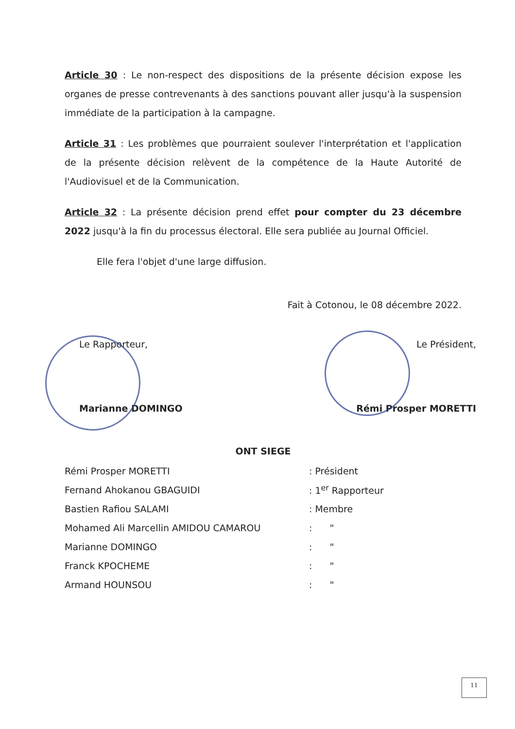Article 30 : Le non-respect des dispositions de la présente décision expose les organes de presse contrevenants à des sanctions pouvant aller jusqu'à la suspension immédiate de la participation à la campagne.
Article 31 : Les problèmes que pourraient soulever l'interprétation et l'application de la présente décision relèvent de la compétence de la Haute Autorité de l'Audiovisuel et de la Communication.
Article 32 : La présente décision prend effet pour compter du 23 décembre 2022 jusqu'à la fin du processus électoral. Elle sera publiée au Journal Officiel.
Elle fera l'objet d'une large diffusion.
Fait à Cotonou, le 08 décembre 2022.
Le Rapporteur,
Marianne DOMINGO
Le Président,
Rémi Prosper MORETTI
ONT SIEGE
| Rémi Prosper MORETTI | : Président |
| Fernand Ahokanou GBAGUIDI | : 1<sup>er</sup> Rapporteur |
| Bastien Rafiou SALAMI | : Membre |
| Mohamed Ali Marcellin AMIDOU CAMAROU | : " |
| Marianne DOMINGO | : " |
| Franck KPOCHEME | : " |
| Armand HOUNSOU | : " |
11